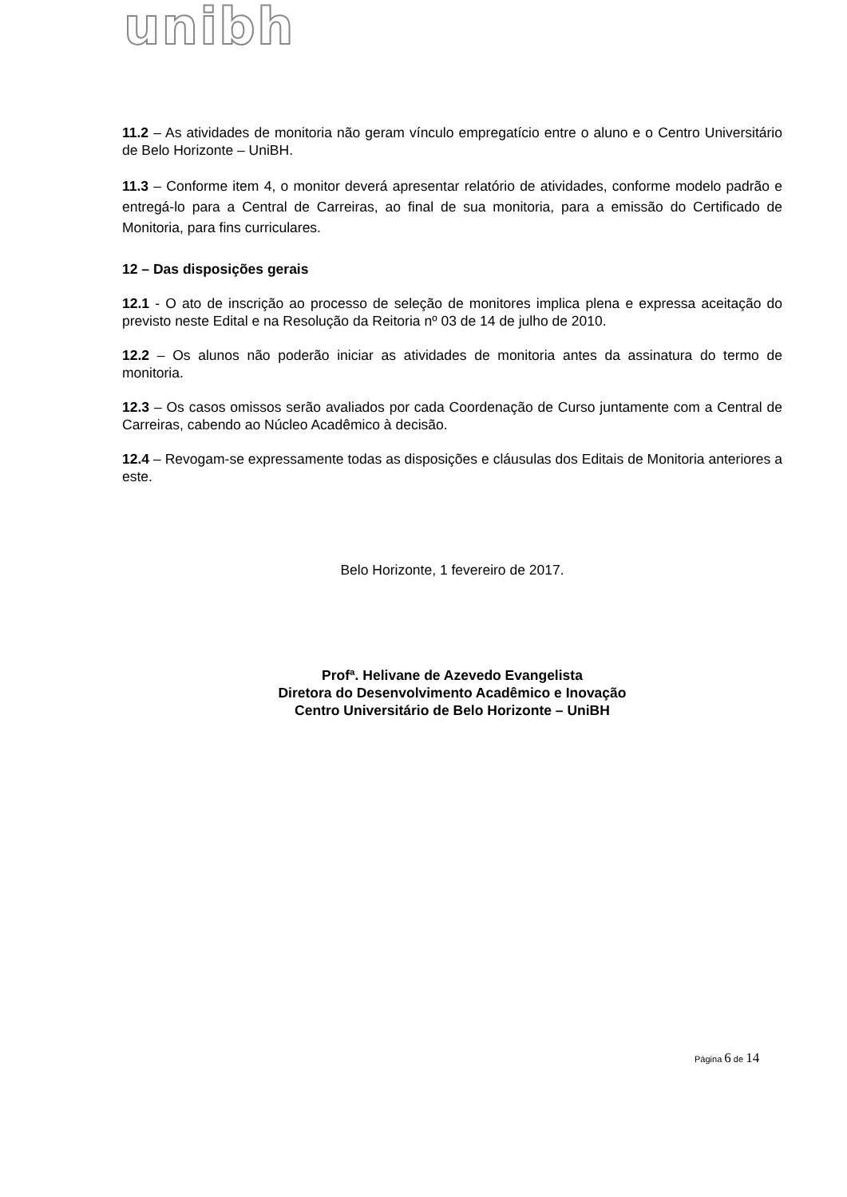unibh
11.2 – As atividades de monitoria não geram vínculo empregatício entre o aluno e o Centro Universitário de Belo Horizonte – UniBH.
11.3 – Conforme item 4, o monitor deverá apresentar relatório de atividades, conforme modelo padrão e entregá-lo para a Central de Carreiras, ao final de sua monitoria, para a emissão do Certificado de Monitoria, para fins curriculares.
12 – Das disposições gerais
12.1 - O ato de inscrição ao processo de seleção de monitores implica plena e expressa aceitação do previsto neste Edital e na Resolução da Reitoria nº 03 de 14 de julho de 2010.
12.2 – Os alunos não poderão iniciar as atividades de monitoria antes da assinatura do termo de monitoria.
12.3 – Os casos omissos serão avaliados por cada Coordenação de Curso juntamente com a Central de Carreiras, cabendo ao Núcleo Acadêmico à decisão.
12.4 – Revogam-se expressamente todas as disposições e cláusulas dos Editais de Monitoria anteriores a este.
Belo Horizonte, 1 fevereiro de 2017.
Profª. Helivane de Azevedo Evangelista
Diretora do Desenvolvimento Acadêmico e Inovação
Centro Universitário de Belo Horizonte – UniBH
Página 6 de 14